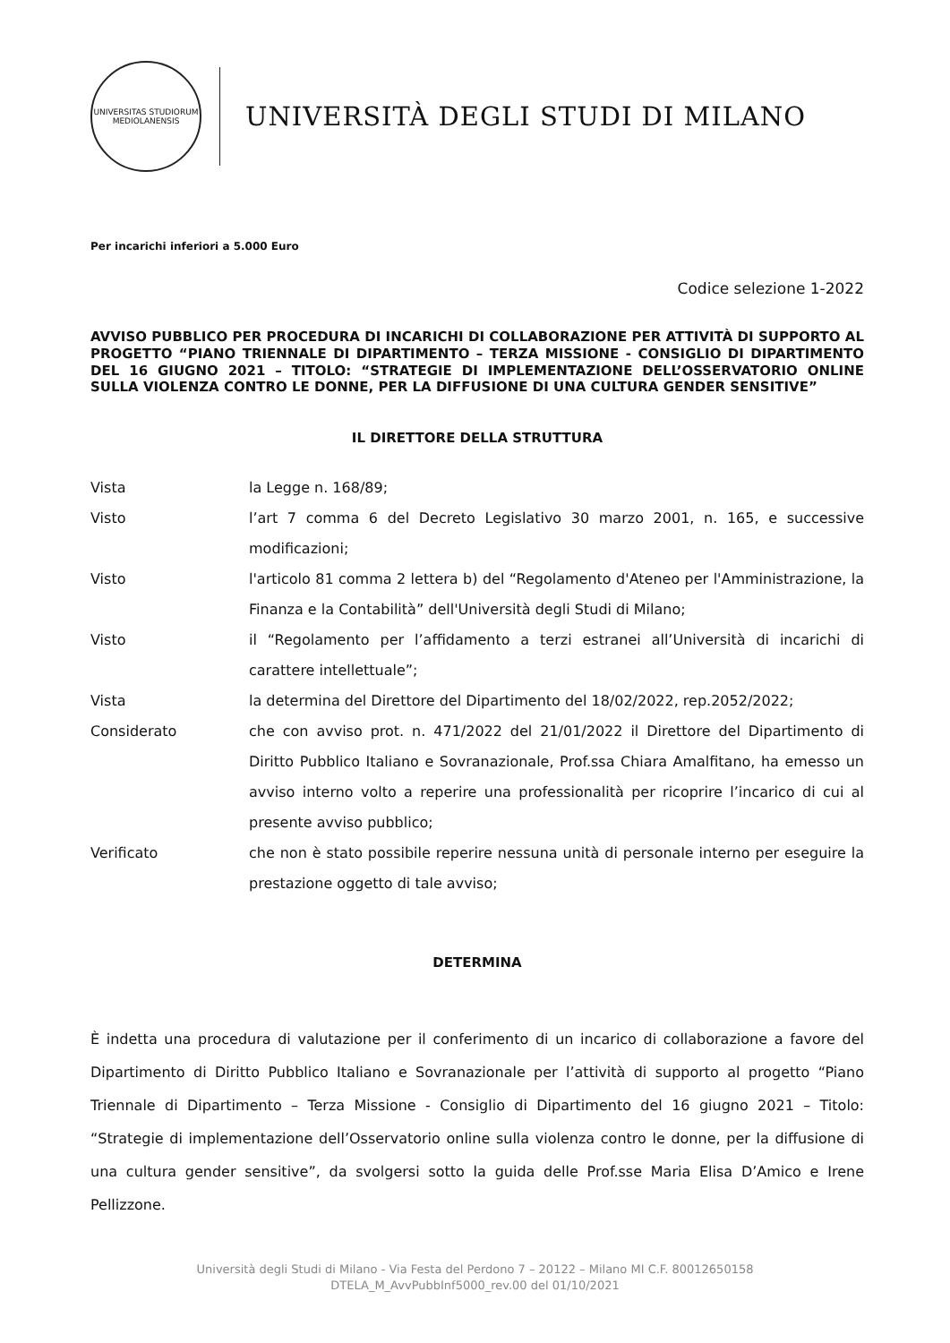UNIVERSITAS STUDIORUM MEDIOLANENSIS
UNIVERSITÀ DEGLI STUDI DI MILANO
Per incarichi inferiori a 5.000 Euro
Codice selezione 1-2022
AVVISO PUBBLICO PER PROCEDURA DI INCARICHI DI COLLABORAZIONE PER ATTIVITÀ DI SUPPORTO AL PROGETTO “PIANO TRIENNALE DI DIPARTIMENTO – TERZA MISSIONE - CONSIGLIO DI DIPARTIMENTO DEL 16 GIUGNO 2021 – TITOLO: “STRATEGIE DI IMPLEMENTAZIONE DELL’OSSERVATORIO ONLINE SULLA VIOLENZA CONTRO LE DONNE, PER LA DIFFUSIONE DI UNA CULTURA GENDER SENSITIVE”
IL DIRETTORE DELLA STRUTTURA
Vista la Legge n. 168/89;
Visto l’art 7 comma 6 del Decreto Legislativo 30 marzo 2001, n. 165, e successive modificazioni;
Visto l'articolo 81 comma 2 lettera b) del “Regolamento d'Ateneo per l'Amministrazione, la Finanza e la Contabilità” dell'Università degli Studi di Milano;
Visto il “Regolamento per l’affidamento a terzi estranei all’Università di incarichi di carattere intellettuale”;
Vista la determina del Direttore del Dipartimento del 18/02/2022, rep.2052/2022;
Considerato che con avviso prot. n. 471/2022 del 21/01/2022 il Direttore del Dipartimento di Diritto Pubblico Italiano e Sovranazionale, Prof.ssa Chiara Amalfitano, ha emesso un avviso interno volto a reperire una professionalità per ricoprire l’incarico di cui al presente avviso pubblico;
Verificato che non è stato possibile reperire nessuna unità di personale interno per eseguire la prestazione oggetto di tale avviso;
DETERMINA
È indetta una procedura di valutazione per il conferimento di un incarico di collaborazione a favore del Dipartimento di Diritto Pubblico Italiano e Sovranazionale per l’attività di supporto al progetto “Piano Triennale di Dipartimento – Terza Missione - Consiglio di Dipartimento del 16 giugno 2021 – Titolo: “Strategie di implementazione dell’Osservatorio online sulla violenza contro le donne, per la diffusione di una cultura gender sensitive”, da svolgersi sotto la guida delle Prof.sse Maria Elisa D’Amico e Irene Pellizzone.
Università degli Studi di Milano - Via Festa del Perdono 7 – 20122 – Milano MI C.F. 80012650158
DTELA_M_AvvPubbInf5000_rev.00 del 01/10/2021